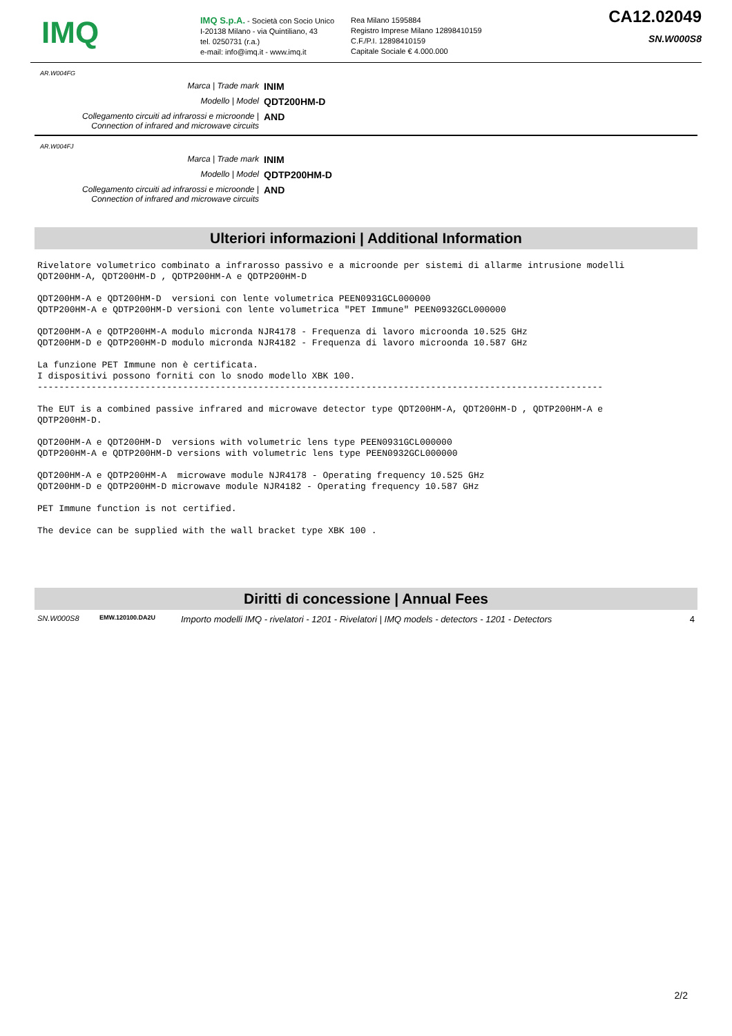IMQ
IMQ S.p.A. - Società con Socio Unico
I-20138 Milano - via Quintiliano, 43
tel. 0250731 (r.a.)
e-mail: info@imq.it - www.imq.it
Rea Milano 1595884
Registro Imprese Milano 12898410159
C.F./P.I. 12898410159
Capitale Sociale € 4.000.000
CA12.02049
SN.W000S8
AR.W004FG
Marca | Trade mark
INIM
Modello | Model
QDT200HM-D
Collegamento circuiti ad infrarossi e microonde |
Connection of infrared and microwave circuits
AND
AR.W004FJ
Marca | Trade mark
INIM
Modello | Model
QDTP200HM-D
Collegamento circuiti ad infrarossi e microonde |
Connection of infrared and microwave circuits
AND
Ulteriori informazioni | Additional Information
Rivelatore volumetrico combinato a infrarosso passivo e a microonde per sistemi di allarme intrusione modelli
QDT200HM-A, QDT200HM-D , QDTP200HM-A e QDTP200HM-D

QDT200HM-A e QDT200HM-D  versioni con lente volumetrica PEEN0931GCL000000
QDTP200HM-A e QDTP200HM-D versioni con lente volumetrica "PET Immune" PEEN0932GCL000000

QDT200HM-A e QDTP200HM-A modulo micronda NJR4178 - Frequenza di lavoro microonda 10.525 GHz
QDT200HM-D e QDTP200HM-D modulo micronda NJR4182 - Frequenza di lavoro microonda 10.587 GHz

La funzione PET Immune non è certificata.
I dispositivi possono forniti con lo snodo modello XBK 100.
---------------------------------------------------------------------------------------------------------

The EUT is a combined passive infrared and microwave detector type QDT200HM-A, QDT200HM-D , QDTP200HM-A e
QDTP200HM-D.

QDT200HM-A e QDT200HM-D  versions with volumetric lens type PEEN0931GCL000000
QDTP200HM-A e QDTP200HM-D versions with volumetric lens type PEEN0932GCL000000

QDT200HM-A e QDTP200HM-A  microwave module NJR4178 - Operating frequency 10.525 GHz
QDT200HM-D e QDTP200HM-D microwave module NJR4182 - Operating frequency 10.587 GHz

PET Immune function is not certified.

The device can be supplied with the wall bracket type XBK 100 .
Diritti di concessione | Annual Fees
SN.W000S8 EMW.120100.DA2U Importo modelli IMQ - rivelatori - 1201 - Rivelatori | IMQ models - detectors - 1201 - Detectors 4
2/2